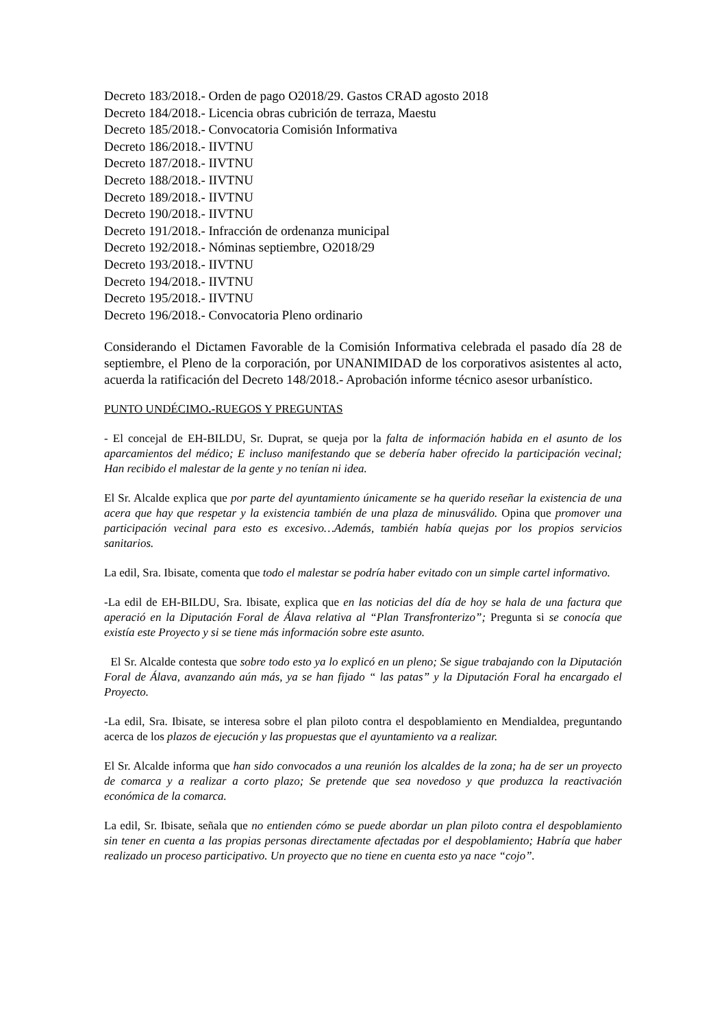Decreto 183/2018.- Orden de pago O2018/29. Gastos CRAD agosto 2018
Decreto 184/2018.- Licencia obras cubrición de terraza, Maestu
Decreto 185/2018.- Convocatoria Comisión Informativa
Decreto 186/2018.- IIVTNU
Decreto 187/2018.- IIVTNU
Decreto 188/2018.- IIVTNU
Decreto 189/2018.- IIVTNU
Decreto 190/2018.- IIVTNU
Decreto 191/2018.- Infracción de ordenanza municipal
Decreto 192/2018.- Nóminas septiembre, O2018/29
Decreto 193/2018.- IIVTNU
Decreto 194/2018.- IIVTNU
Decreto 195/2018.- IIVTNU
Decreto 196/2018.- Convocatoria Pleno ordinario
Considerando el Dictamen Favorable de la Comisión Informativa celebrada el pasado día 28 de septiembre, el Pleno de la corporación, por UNANIMIDAD de los corporativos asistentes al acto, acuerda la ratificación del Decreto 148/2018.- Aprobación informe técnico asesor urbanístico.
PUNTO UNDÉCIMO.-RUEGOS Y PREGUNTAS
- El concejal de EH-BILDU, Sr. Duprat, se queja por la falta de información habida en el asunto de los aparcamientos del médico; E incluso manifestando que se debería haber ofrecido la participación vecinal; Han recibido el malestar de la gente y no tenían ni idea.
El Sr. Alcalde explica que por parte del ayuntamiento únicamente se ha querido reseñar la existencia de una acera que hay que respetar y la existencia también de una plaza de minusválido. Opina que promover una participación vecinal para esto es excesivo…Además, también había quejas por los propios servicios sanitarios.
La edil, Sra. Ibisate, comenta que todo el malestar se podría haber evitado con un simple cartel informativo.
-La edil de EH-BILDU, Sra. Ibisate, explica que en las noticias del día de hoy se hala de una factura que aperació en la Diputación Foral de Álava relativa al “Plan Transfronterizo”; Pregunta si se conocía que existía este Proyecto y si se tiene más información sobre este asunto.
El Sr. Alcalde contesta que sobre todo esto ya lo explicó en un pleno; Se sigue trabajando con la Diputación Foral de Álava, avanzando aún más, ya se han fijado “ las patas” y la Diputación Foral ha encargado el Proyecto.
-La edil, Sra. Ibisate, se interesa sobre el plan piloto contra el despoblamiento en Mendialdea, preguntando acerca de los plazos de ejecución y las propuestas que el ayuntamiento va a realizar.
El Sr. Alcalde informa que han sido convocados a una reunión los alcaldes de la zona; ha de ser un proyecto de comarca y a realizar a corto plazo; Se pretende que sea novedoso y que produzca la reactivación económica de la comarca.
La edil, Sr. Ibisate, señala que no entienden cómo se puede abordar un plan piloto contra el despoblamiento sin tener en cuenta a las propias personas directamente afectadas por el despoblamiento; Habría que haber realizado un proceso participativo. Un proyecto que no tiene en cuenta esto ya nace “cojo”.